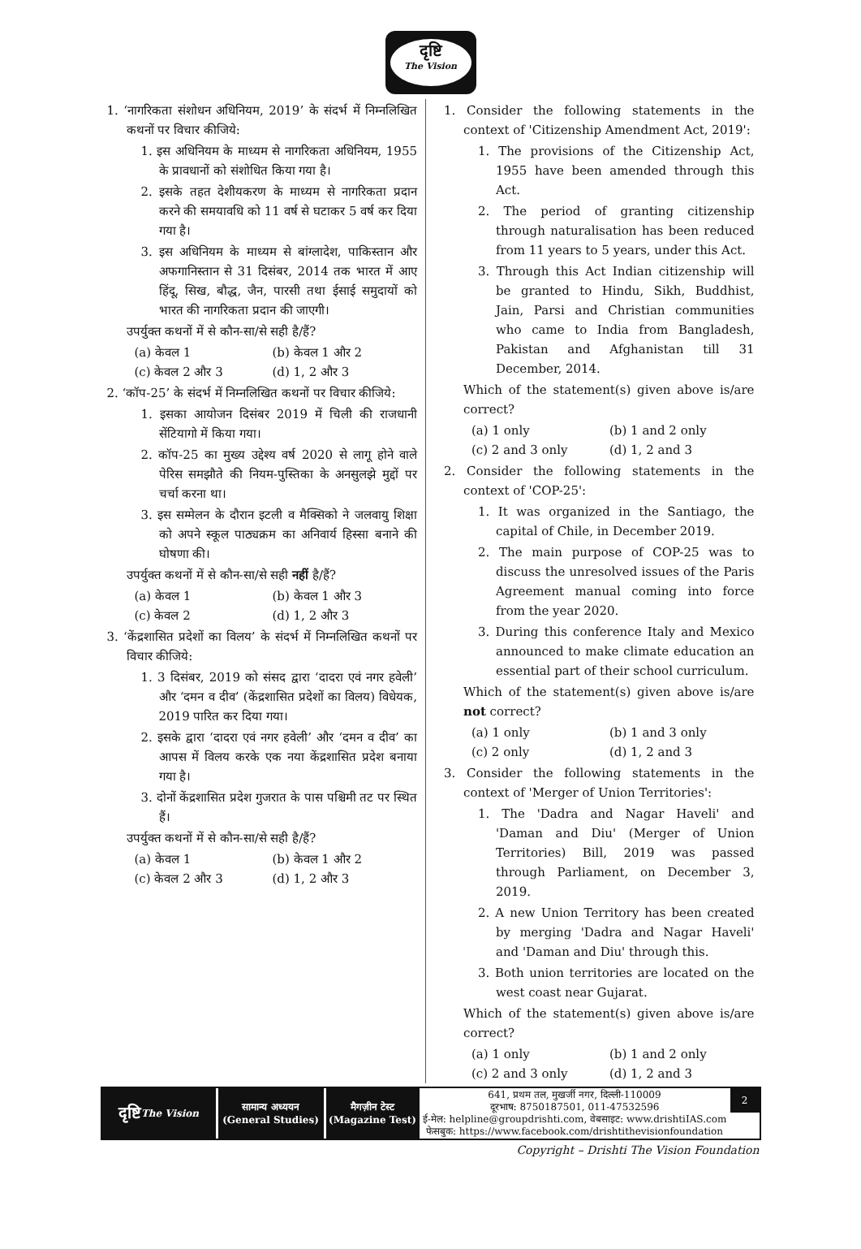दृष्टि
The Vision
1. ‘नागरिकता संशोधन अधिनियम, 2019’ के संदर्भ में निम्नलिखित कथनों पर विचार कीजिये:
1. इस अधिनियम के माध्यम से नागरिकता अधिनियम, 1955 के प्रावधानों को संशोधित किया गया है।
2. इसके तहत देशीयकरण के माध्यम से नागरिकता प्रदान करने की समयावधि को 11 वर्ष से घटाकर 5 वर्ष कर दिया गया है।
3. इस अधिनियम के माध्यम से बांग्लादेश, पाकिस्तान और अफगानिस्तान से 31 दिसंबर, 2014 तक भारत में आए हिंदू, सिख, बौद्ध, जैन, पारसी तथा ईसाई समुदायों को भारत की नागरिकता प्रदान की जाएगी।
उपर्युक्त कथनों में से कौन-सा/से सही है/हैं?
(a) केवल 1 (b) केवल 1 और 2
(c) केवल 2 और 3 (d) 1, 2 और 3
2. ‘कॉप-25’ के संदर्भ में निम्नलिखित कथनों पर विचार कीजिये:
1. इसका आयोजन दिसंबर 2019 में चिली की राजधानी सेंटियागो में किया गया।
2. कॉप-25 का मुख्य उद्देश्य वर्ष 2020 से लागू होने वाले पेरिस समझौते की नियम-पुस्तिका के अनसुलझे मुद्दों पर चर्चा करना था।
3. इस सम्मेलन के दौरान इटली व मैक्सिको ने जलवायु शिक्षा को अपने स्कूल पाठ्यक्रम का अनिवार्य हिस्सा बनाने की घोषणा की।
उपर्युक्त कथनों में से कौन-सा/से सही नहीं है/हैं?
(a) केवल 1 (b) केवल 1 और 3
(c) केवल 2 (d) 1, 2 और 3
3. ‘केंद्रशासित प्रदेशों का विलय’ के संदर्भ में निम्नलिखित कथनों पर विचार कीजिये:
1. 3 दिसंबर, 2019 को संसद द्वारा ‘दादरा एवं नगर हवेली’ और ‘दमन व दीव’ (केंद्रशासित प्रदेशों का विलय) विधेयक, 2019 पारित कर दिया गया।
2. इसके द्वारा ‘दादरा एवं नगर हवेली’ और ‘दमन व दीव’ का आपस में विलय करके एक नया केंद्रशासित प्रदेश बनाया गया है।
3. दोनों केंद्रशासित प्रदेश गुजरात के पास पश्चिमी तट पर स्थित हैं।
उपर्युक्त कथनों में से कौन-सा/से सही है/हैं?
(a) केवल 1 (b) केवल 1 और 2
(c) केवल 2 और 3 (d) 1, 2 और 3
1. Consider the following statements in the context of 'Citizenship Amendment Act, 2019':
1. The provisions of the Citizenship Act, 1955 have been amended through this Act.
2. The period of granting citizenship through naturalisation has been reduced from 11 years to 5 years, under this Act.
3. Through this Act Indian citizenship will be granted to Hindu, Sikh, Buddhist, Jain, Parsi and Christian communities who came to India from Bangladesh, Pakistan and Afghanistan till 31 December, 2014.
Which of the statement(s) given above is/are correct?
(a) 1 only (b) 1 and 2 only
(c) 2 and 3 only (d) 1, 2 and 3
2. Consider the following statements in the context of 'COP-25':
1. It was organized in the Santiago, the capital of Chile, in December 2019.
2. The main purpose of COP-25 was to discuss the unresolved issues of the Paris Agreement manual coming into force from the year 2020.
3. During this conference Italy and Mexico announced to make climate education an essential part of their school curriculum.
Which of the statement(s) given above is/are not correct?
(a) 1 only (b) 1 and 3 only
(c) 2 only (d) 1, 2 and 3
3. Consider the following statements in the context of 'Merger of Union Territories':
1. The 'Dadra and Nagar Haveli' and 'Daman and Diu' (Merger of Union Territories) Bill, 2019 was passed through Parliament, on December 3, 2019.
2. A new Union Territory has been created by merging 'Dadra and Nagar Haveli' and 'Daman and Diu' through this.
3. Both union territories are located on the west coast near Gujarat.
Which of the statement(s) given above is/are correct?
(a) 1 only (b) 1 and 2 only
(c) 2 and 3 only (d) 1, 2 and 3
दृष्टि
The Vision
सामान्य अध्ययन
(General Studies)
मैगज़ीन टेस्ट
(Magazine Test)
641, प्रथम तल, मुखर्जी नगर, दिल्ली-110009
दूरभाष: 8750187501, 011-47532596
ई-मेल: helpline@groupdrishti.com, वेबसाइट: www.drishtiIAS.com
फेसबुक: https://www.facebook.com/drishtithevisionfoundation
2
Copyright – Drishti The Vision Foundation